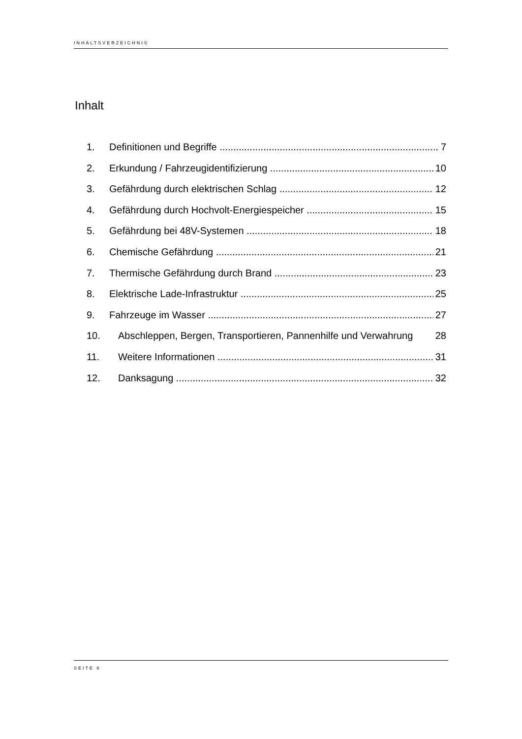INHALTSVERZEICHNIS
Inhalt
1. Definitionen und Begriffe 7
2. Erkundung / Fahrzeugidentifizierung 10
3. Gefährdung durch elektrischen Schlag 12
4. Gefährdung durch Hochvolt-Energiespeicher 15
5. Gefährdung bei 48V-Systemen 18
6. Chemische Gefährdung 21
7. Thermische Gefährdung durch Brand 23
8. Elektrische Lade-Infrastruktur 25
9. Fahrzeuge im Wasser 27
10. Abschleppen, Bergen, Transportieren, Pannenhilfe und Verwahrung 28
11. Weitere Informationen 31
12. Danksagung 32
SEITE 6